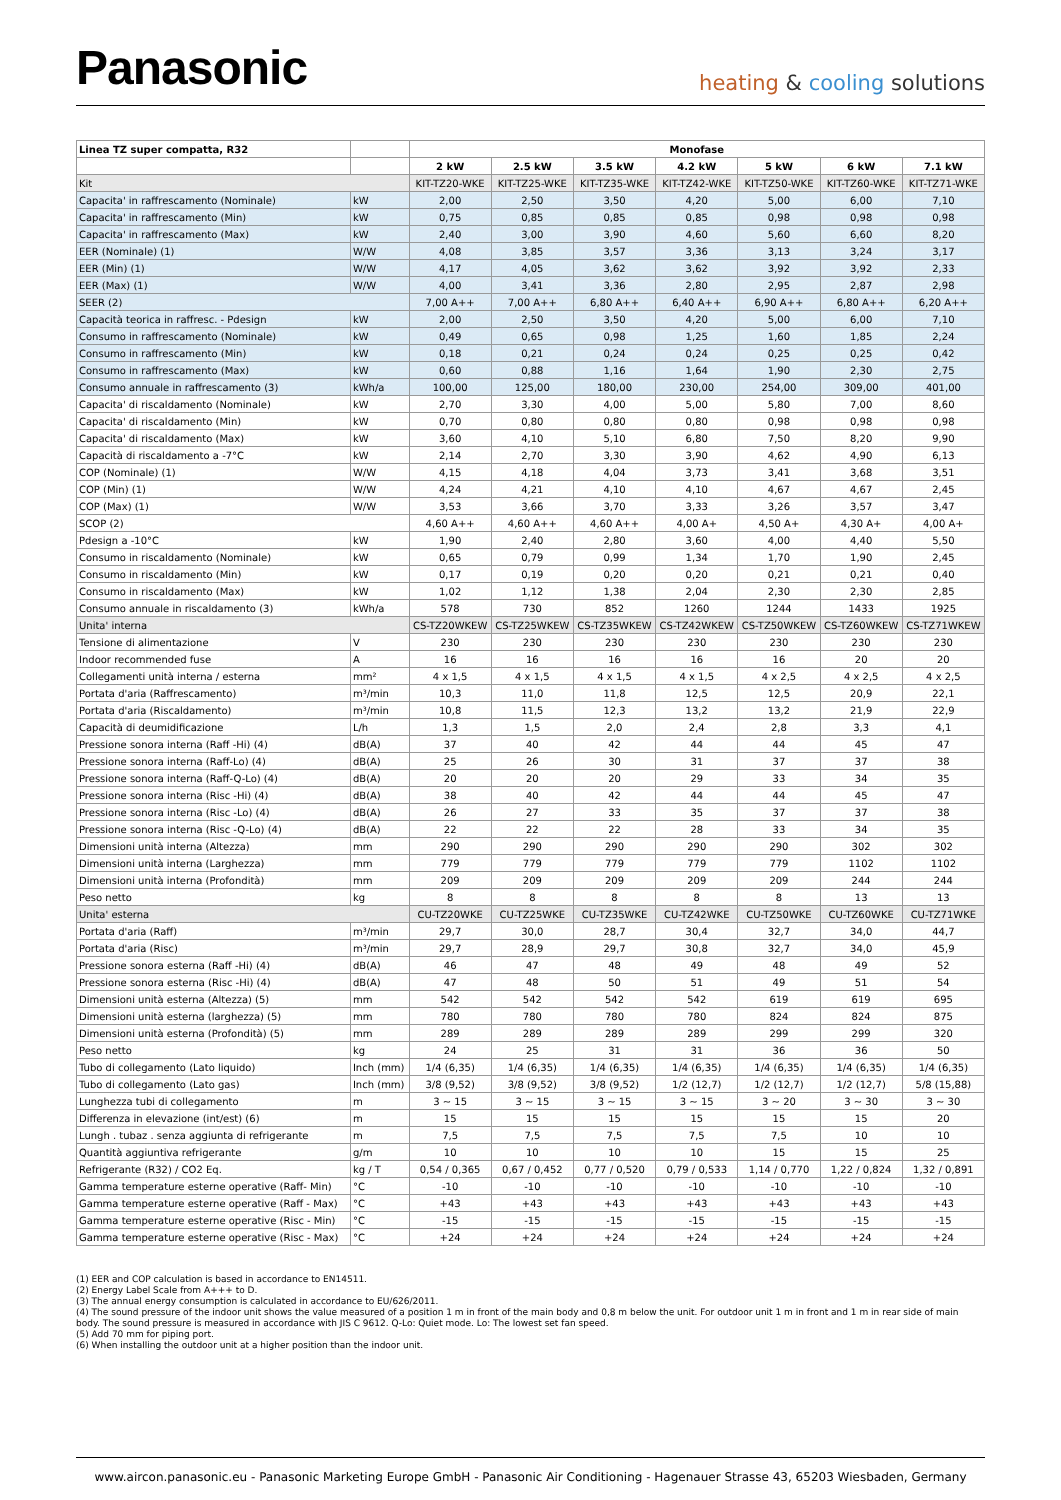Panasonic
heating & cooling solutions
| Linea TZ super compatta, R32 | | Monofase | | | | | | |
| --- | --- | --- | --- | --- | --- | --- | --- | --- |
| | | 2 kW | 2.5 kW | 3.5 kW | 4.2 kW | 5 kW | 6 kW | 7.1 kW |
| Kit | | KIT-TZ20-WKE | KIT-TZ25-WKE | KIT-TZ35-WKE | KIT-TZ42-WKE | KIT-TZ50-WKE | KIT-TZ60-WKE | KIT-TZ71-WKE |
| Capacita' in raffrescamento (Nominale) | kW | 2,00 | 2,50 | 3,50 | 4,20 | 5,00 | 6,00 | 7,10 |
| Capacita' in raffrescamento (Min) | kW | 0,75 | 0,85 | 0,85 | 0,85 | 0,98 | 0,98 | 0,98 |
| Capacita' in raffrescamento (Max) | kW | 2,40 | 3,00 | 3,90 | 4,60 | 5,60 | 6,60 | 8,20 |
| EER (Nominale) (1) | W/W | 4,08 | 3,85 | 3,57 | 3,36 | 3,13 | 3,24 | 3,17 |
| EER (Min) (1) | W/W | 4,17 | 4,05 | 3,62 | 3,62 | 3,92 | 3,92 | 2,33 |
| EER (Max) (1) | W/W | 4,00 | 3,41 | 3,36 | 2,80 | 2,95 | 2,87 | 2,98 |
| SEER (2) | | 7,00 A++ | 7,00 A++ | 6,80 A++ | 6,40 A++ | 6,90 A++ | 6,80 A++ | 6,20 A++ |
| Capacità teorica in raffresc. - Pdesign | kW | 2,00 | 2,50 | 3,50 | 4,20 | 5,00 | 6,00 | 7,10 |
| Consumo in raffrescamento (Nominale) | kW | 0,49 | 0,65 | 0,98 | 1,25 | 1,60 | 1,85 | 2,24 |
| Consumo in raffrescamento (Min) | kW | 0,18 | 0,21 | 0,24 | 0,24 | 0,25 | 0,25 | 0,42 |
| Consumo in raffrescamento (Max) | kW | 0,60 | 0,88 | 1,16 | 1,64 | 1,90 | 2,30 | 2,75 |
| Consumo annuale in raffrescamento (3) | kWh/a | 100,00 | 125,00 | 180,00 | 230,00 | 254,00 | 309,00 | 401,00 |
| Capacita' di riscaldamento (Nominale) | kW | 2,70 | 3,30 | 4,00 | 5,00 | 5,80 | 7,00 | 8,60 |
| Capacita' di riscaldamento (Min) | kW | 0,70 | 0,80 | 0,80 | 0,80 | 0,98 | 0,98 | 0,98 |
| Capacita' di riscaldamento (Max) | kW | 3,60 | 4,10 | 5,10 | 6,80 | 7,50 | 8,20 | 9,90 |
| Capacità di riscaldamento a -7°C | kW | 2,14 | 2,70 | 3,30 | 3,90 | 4,62 | 4,90 | 6,13 |
| COP (Nominale) (1) | W/W | 4,15 | 4,18 | 4,04 | 3,73 | 3,41 | 3,68 | 3,51 |
| COP (Min) (1) | W/W | 4,24 | 4,21 | 4,10 | 4,10 | 4,67 | 4,67 | 2,45 |
| COP (Max) (1) | W/W | 3,53 | 3,66 | 3,70 | 3,33 | 3,26 | 3,57 | 3,47 |
| SCOP (2) | | 4,60 A++ | 4,60 A++ | 4,60 A++ | 4,00 A+ | 4,50 A+ | 4,30 A+ | 4,00 A+ |
| Pdesign a -10°C | kW | 1,90 | 2,40 | 2,80 | 3,60 | 4,00 | 4,40 | 5,50 |
| Consumo in riscaldamento (Nominale) | kW | 0,65 | 0,79 | 0,99 | 1,34 | 1,70 | 1,90 | 2,45 |
| Consumo in riscaldamento (Min) | kW | 0,17 | 0,19 | 0,20 | 0,20 | 0,21 | 0,21 | 0,40 |
| Consumo in riscaldamento (Max) | kW | 1,02 | 1,12 | 1,38 | 2,04 | 2,30 | 2,30 | 2,85 |
| Consumo annuale in riscaldamento (3) | kWh/a | 578 | 730 | 852 | 1260 | 1244 | 1433 | 1925 |
| Unita' interna | | CS-TZ20WKEW | CS-TZ25WKEW | CS-TZ35WKEW | CS-TZ42WKEW | CS-TZ50WKEW | CS-TZ60WKEW | CS-TZ71WKEW |
| Tensione di alimentazione | V | 230 | 230 | 230 | 230 | 230 | 230 | 230 |
| Indoor recommended fuse | A | 16 | 16 | 16 | 16 | 16 | 20 | 20 |
| Collegamenti unità interna / esterna | mm² | 4 x 1,5 | 4 x 1,5 | 4 x 1,5 | 4 x 1,5 | 4 x 2,5 | 4 x 2,5 | 4 x 2,5 |
| Portata d'aria (Raffrescamento) | m³/min | 10,3 | 11,0 | 11,8 | 12,5 | 12,5 | 20,9 | 22,1 |
| Portata d'aria (Riscaldamento) | m³/min | 10,8 | 11,5 | 12,3 | 13,2 | 13,2 | 21,9 | 22,9 |
| Capacità di deumidificazione | L/h | 1,3 | 1,5 | 2,0 | 2,4 | 2,8 | 3,3 | 4,1 |
| Pressione sonora interna (Raff -Hi) (4) | dB(A) | 37 | 40 | 42 | 44 | 44 | 45 | 47 |
| Pressione sonora interna (Raff-Lo) (4) | dB(A) | 25 | 26 | 30 | 31 | 37 | 37 | 38 |
| Pressione sonora interna (Raff-Q-Lo) (4) | dB(A) | 20 | 20 | 20 | 29 | 33 | 34 | 35 |
| Pressione sonora interna (Risc -Hi) (4) | dB(A) | 38 | 40 | 42 | 44 | 44 | 45 | 47 |
| Pressione sonora interna (Risc -Lo) (4) | dB(A) | 26 | 27 | 33 | 35 | 37 | 37 | 38 |
| Pressione sonora interna (Risc -Q-Lo) (4) | dB(A) | 22 | 22 | 22 | 28 | 33 | 34 | 35 |
| Dimensioni unità interna (Altezza) | mm | 290 | 290 | 290 | 290 | 290 | 302 | 302 |
| Dimensioni unità interna (Larghezza) | mm | 779 | 779 | 779 | 779 | 779 | 1102 | 1102 |
| Dimensioni unità interna (Profondità) | mm | 209 | 209 | 209 | 209 | 209 | 244 | 244 |
| Peso netto | kg | 8 | 8 | 8 | 8 | 8 | 13 | 13 |
| Unita' esterna | | CU-TZ20WKE | CU-TZ25WKE | CU-TZ35WKE | CU-TZ42WKE | CU-TZ50WKE | CU-TZ60WKE | CU-TZ71WKE |
| Portata d'aria (Raff) | m³/min | 29,7 | 30,0 | 28,7 | 30,4 | 32,7 | 34,0 | 44,7 |
| Portata d'aria (Risc) | m³/min | 29,7 | 28,9 | 29,7 | 30,8 | 32,7 | 34,0 | 45,9 |
| Pressione sonora esterna (Raff -Hi) (4) | dB(A) | 46 | 47 | 48 | 49 | 48 | 49 | 52 |
| Pressione sonora esterna (Risc -Hi) (4) | dB(A) | 47 | 48 | 50 | 51 | 49 | 51 | 54 |
| Dimensioni unità esterna (Altezza) (5) | mm | 542 | 542 | 542 | 542 | 619 | 619 | 695 |
| Dimensioni unità esterna (larghezza) (5) | mm | 780 | 780 | 780 | 780 | 824 | 824 | 875 |
| Dimensioni unità esterna (Profondità) (5) | mm | 289 | 289 | 289 | 289 | 299 | 299 | 320 |
| Peso netto | kg | 24 | 25 | 31 | 31 | 36 | 36 | 50 |
| Tubo di collegamento (Lato liquido) | Inch (mm) | 1/4 (6,35) | 1/4 (6,35) | 1/4 (6,35) | 1/4 (6,35) | 1/4 (6,35) | 1/4 (6,35) | 1/4 (6,35) |
| Tubo di collegamento (Lato gas) | Inch (mm) | 3/8 (9,52) | 3/8 (9,52) | 3/8 (9,52) | 1/2 (12,7) | 1/2 (12,7) | 1/2 (12,7) | 5/8 (15,88) |
| Lunghezza tubi di collegamento | m | 3 ~ 15 | 3 ~ 15 | 3 ~ 15 | 3 ~ 15 | 3 ~ 20 | 3 ~ 30 | 3 ~ 30 |
| Differenza in elevazione (int/est) (6) | m | 15 | 15 | 15 | 15 | 15 | 15 | 20 |
| Lungh . tubaz . senza aggiunta di refrigerante | m | 7,5 | 7,5 | 7,5 | 7,5 | 7,5 | 10 | 10 |
| Quantità aggiuntiva refrigerante | g/m | 10 | 10 | 10 | 10 | 15 | 15 | 25 |
| Refrigerante (R32) / CO2 Eq. | kg / T | 0,54 / 0,365 | 0,67 / 0,452 | 0,77 / 0,520 | 0,79 / 0,533 | 1,14 / 0,770 | 1,22 / 0,824 | 1,32 / 0,891 |
| Gamma temperature esterne operative (Raff- Min) | °C | -10 | -10 | -10 | -10 | -10 | -10 | -10 |
| Gamma temperature esterne operative (Raff - Max) | °C | +43 | +43 | +43 | +43 | +43 | +43 | +43 |
| Gamma temperature esterne operative (Risc - Min) | °C | -15 | -15 | -15 | -15 | -15 | -15 | -15 |
| Gamma temperature esterne operative (Risc - Max) | °C | +24 | +24 | +24 | +24 | +24 | +24 | +24 |
(1) EER and COP calculation is based in accordance to EN14511.
(2) Energy Label Scale from A+++ to D.
(3) The annual energy consumption is calculated in accordance to EU/626/2011.
(4) The sound pressure of the indoor unit shows the value measured of a position 1 m in front of the main body and 0,8 m below the unit. For outdoor unit 1 m in front and 1 m in rear side of main body. The sound pressure is measured in accordance with JIS C 9612. Q-Lo: Quiet mode. Lo: The lowest set fan speed.
(5) Add 70 mm for piping port.
(6) When installing the outdoor unit at a higher position than the indoor unit.
www.aircon.panasonic.eu - Panasonic Marketing Europe GmbH - Panasonic Air Conditioning - Hagenauer Strasse 43, 65203 Wiesbaden, Germany